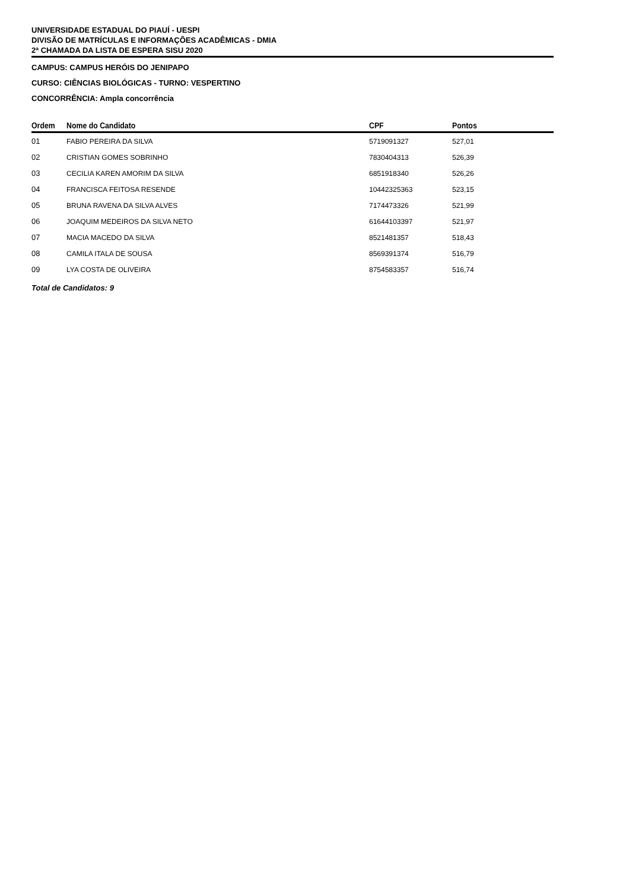UNIVERSIDADE ESTADUAL DO PIAUÍ - UESPI
DIVISÃO DE MATRÍCULAS E INFORMAÇÕES ACADÊMICAS - DMIA
2ª CHAMADA DA LISTA DE ESPERA SISU 2020
CAMPUS: CAMPUS HERÓIS DO JENIPAPO
CURSO: CIÊNCIAS BIOLÓGICAS - TURNO: VESPERTINO
CONCORRÊNCIA: Ampla concorrência
| Ordem | Nome do Candidato | CPF | Pontos |
| --- | --- | --- | --- |
| 01 | FABIO PEREIRA DA SILVA | 5719091327 | 527,01 |
| 02 | CRISTIAN GOMES SOBRINHO | 7830404313 | 526,39 |
| 03 | CECILIA KAREN AMORIM DA SILVA | 6851918340 | 526,26 |
| 04 | FRANCISCA FEITOSA RESENDE | 10442325363 | 523,15 |
| 05 | BRUNA RAVENA DA SILVA ALVES | 7174473326 | 521,99 |
| 06 | JOAQUIM MEDEIROS DA SILVA NETO | 61644103397 | 521,97 |
| 07 | MACIA MACEDO DA SILVA | 8521481357 | 518,43 |
| 08 | CAMILA ITALA DE SOUSA | 8569391374 | 516,79 |
| 09 | LYA COSTA DE OLIVEIRA | 8754583357 | 516,74 |
Total de Candidatos: 9